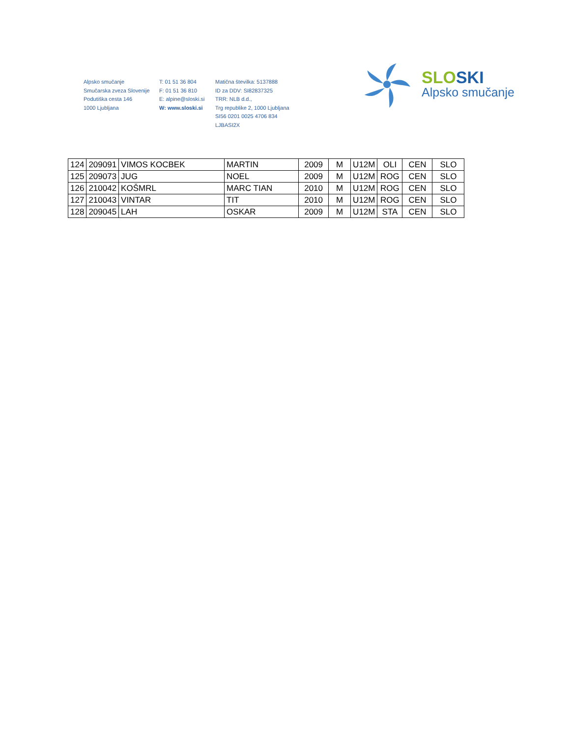Alpsko smučanje
Smučarska zveza Slovenije
Podutiška cesta 146
1000 Ljubljana
T: 01 51 36 804
F: 01 51 36 810
E: alpine@sloski.si
W: www.sloski.si
Matična številka: 5137888
ID za DDV: SI82837325
TRR: NLB d.d.,
Trg republike 2, 1000 Ljubljana
SI56 0201 0025 4706 834
LJBASI2X
SLOSKI
Alpsko smučanje
| 124 | 209091 | VIMOS KOCBEK | MARTIN | 2009 | M | U12M | OLI | CEN | SLO |
| 125 | 209073 | JUG | NOEL | 2009 | M | U12M | ROG | CEN | SLO |
| 126 | 210042 | KOŠMRL | MARC TIAN | 2010 | M | U12M | ROG | CEN | SLO |
| 127 | 210043 | VINTAR | TIT | 2010 | M | U12M | ROG | CEN | SLO |
| 128 | 209045 | LAH | OSKAR | 2009 | M | U12M | STA | CEN | SLO |